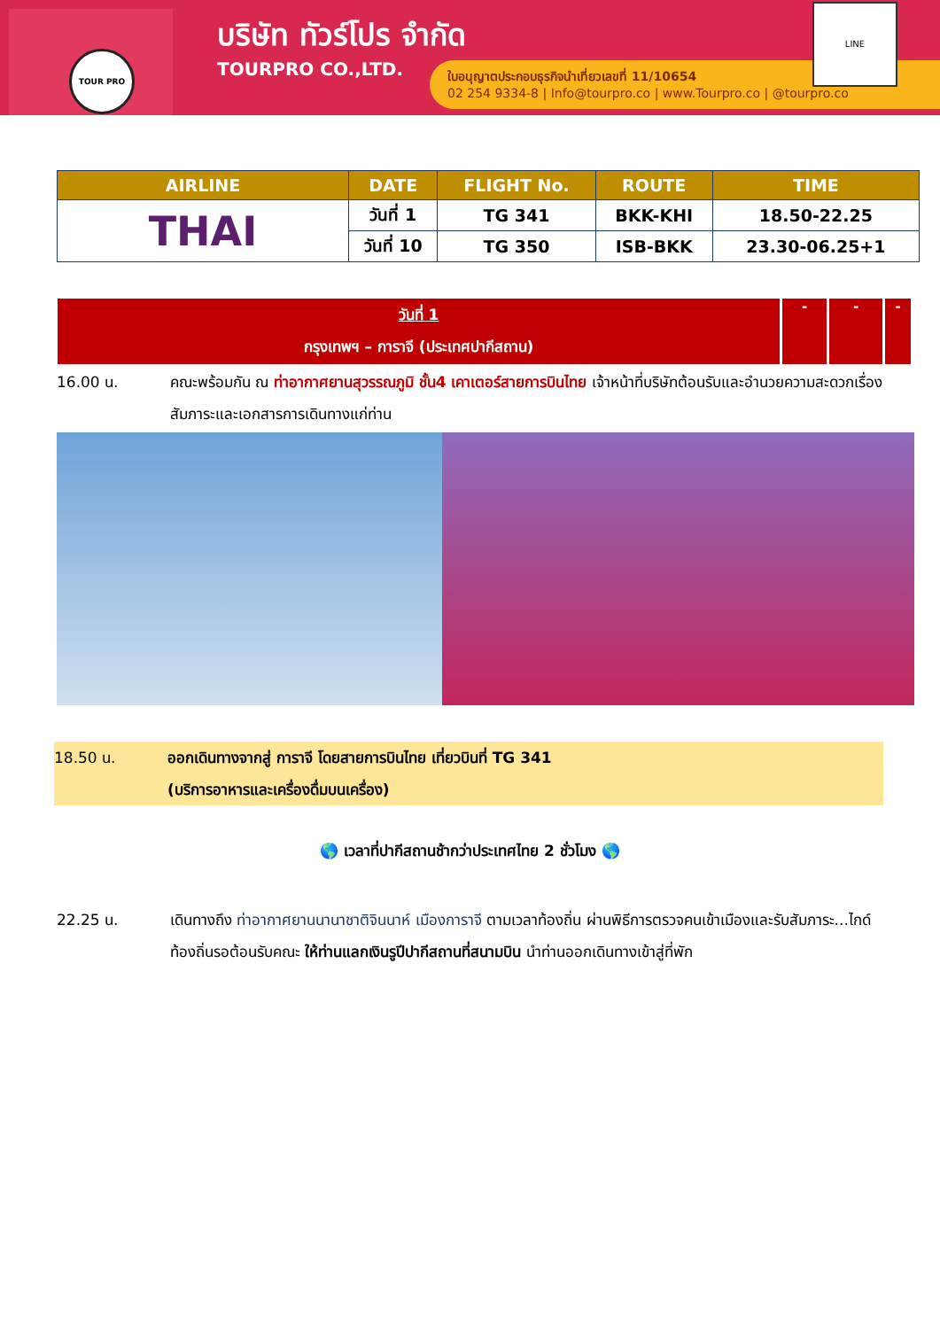TOUR PRO
บริษัท ทัวร์โปร จำกัด
TOURPRO CO.,LTD.
ใบอนุญาตประกอบธุรกิจนำเที่ยวเลขที่ 11/10654
02 254 9334-8 | Info@tourpro.co | www.Tourpro.co | @tourpro.co
LINE
| AIRLINE | DATE | FLIGHT No. | ROUTE | TIME |
| --- | --- | --- | --- | --- |
| THAI | วันที่ 1 | TG 341 | BKK-KHI | 18.50-22.25 |
| | วันที่ 10 | TG 350 | ISB-BKK | 23.30-06.25+1 |
วันที่ 1
กรุงเทพฯ – การาจี (ประเทศปากีสถาน)
- - -
16.00 น. คณะพร้อมกัน ณ ท่าอากาศยานสุวรรณภูมิ ชั้น4 เคาเตอร์สายการบินไทย เจ้าหน้าที่บริษัทต้อนรับและอำนวยความสะดวกเรื่องสัมภาระและเอกสารการเดินทางแก่ท่าน
18.50 น. ออกเดินทางจากสู่ การาจี โดยสายการบินไทย เที่ยวบินที่ TG 341
(บริการอาหารและเครื่องดื่มบนเครื่อง)
🌎 เวลาที่ปากีสถานช้ากว่าประเทศไทย 2 ชั่วโมง 🌎
22.25 น. เดินทางถึง ท่าอากาศยานนานาชาติจินนาห์ เมืองการาจี ตามเวลาท้องถิ่น ผ่านพิธีการตรวจคนเข้าเมืองและรับสัมภาระ...ไกด์ท้องถิ่นรอต้อนรับคณะ ให้ท่านแลกเงินรูปีปากีสถานที่สนามบิน นำท่านออกเดินทางเข้าสู่ที่พัก